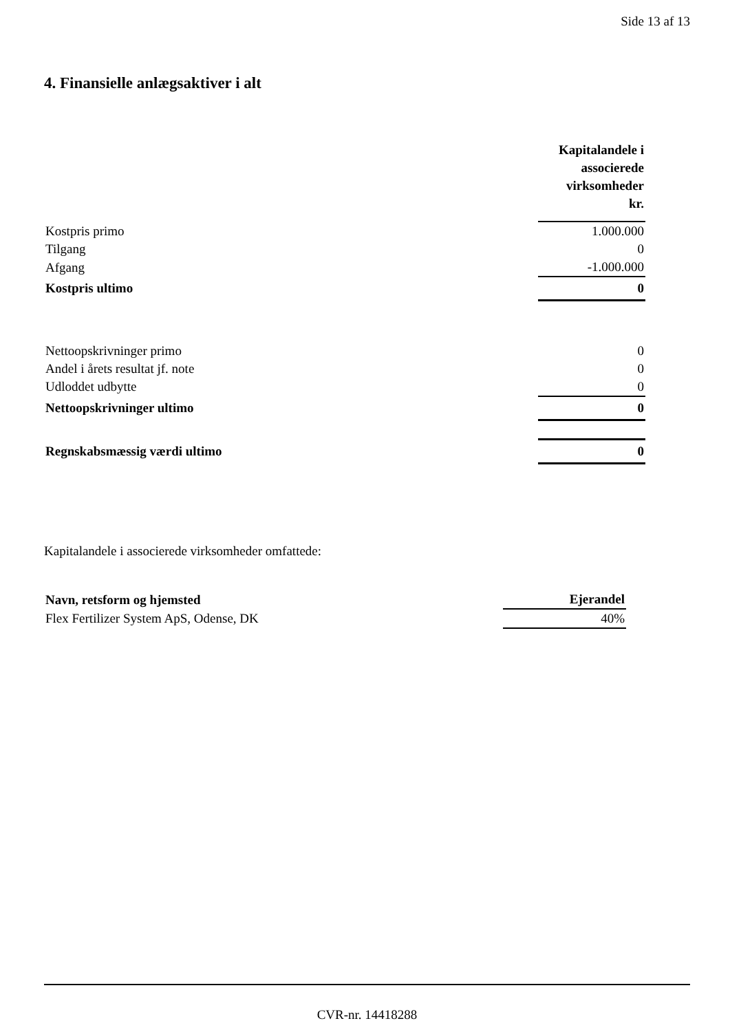Side 13 af 13
4. Finansielle anlægsaktiver i alt
| | Kapitalandele i associerede virksomheder kr. |
| Kostpris primo | 1.000.000 |
| Tilgang | 0 |
| Afgang | -1.000.000 |
| Kostpris ultimo | 0 |
| Nettoopskrivninger primo | 0 |
| Andel i årets resultat jf. note | 0 |
| Udloddet udbytte | 0 |
| Nettoopskrivninger ultimo | 0 |
| Regnskabsmæssig værdi ultimo | 0 |
Kapitalandele i associerede virksomheder omfattede:
| Navn, retsform og hjemsted | Ejerandel |
| --- | --- |
| Flex Fertilizer System ApS, Odense, DK | 40% |
CVR-nr. 14418288